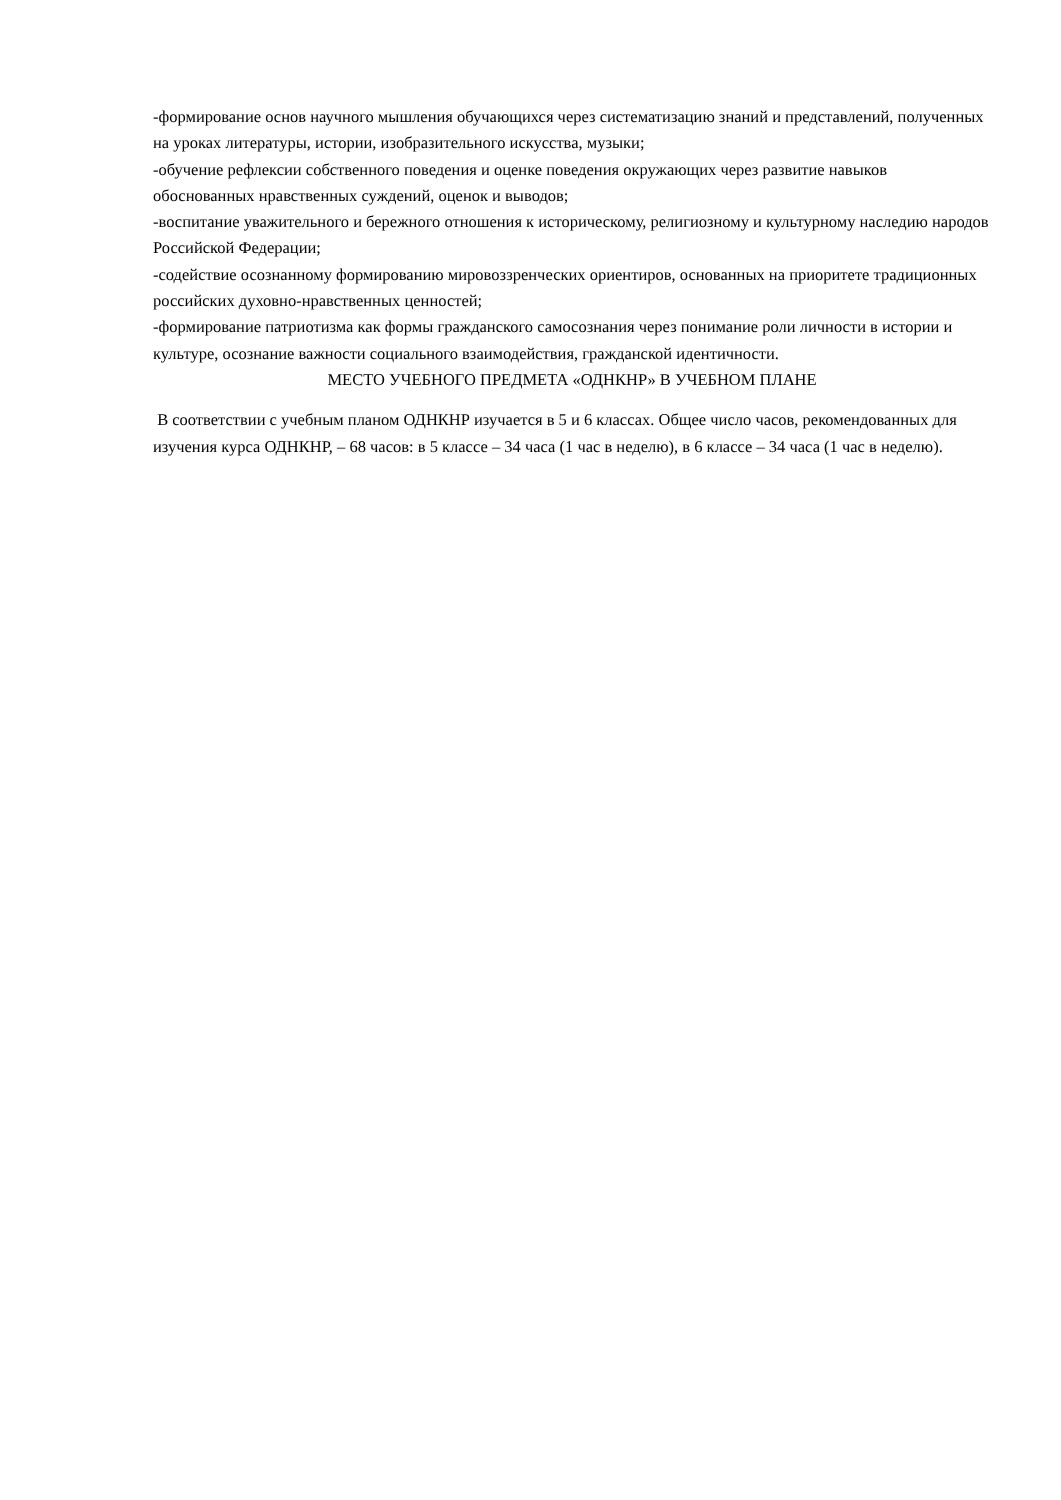-формирование основ научного мышления обучающихся через систематизацию знаний и представлений, полученных на уроках литературы, истории, изобразительного искусства, музыки;
-обучение рефлексии собственного поведения и оценке поведения окружающих через развитие навыков обоснованных нравственных суждений, оценок и выводов;
-воспитание уважительного и бережного отношения к историческому, религиозному и культурному наследию народов Российской Федерации;
-содействие осознанному формированию мировоззренческих ориентиров, основанных на приоритете традиционных российских духовно-нравственных ценностей;
-формирование патриотизма как формы гражданского самосознания через понимание роли личности в истории и культуре, осознание важности социального взаимодействия, гражданской идентичности.
МЕСТО УЧЕБНОГО ПРЕДМЕТА «ОДНКНР» В УЧЕБНОМ ПЛАНЕ
В соответствии с учебным планом ОДНКНР изучается в 5 и 6 классах. Общее число часов, рекомендованных для изучения курса ОДНКНР, – 68 часов: в 5 классе – 34 часа (1 час в неделю), в 6 классе – 34 часа (1 час в неделю).